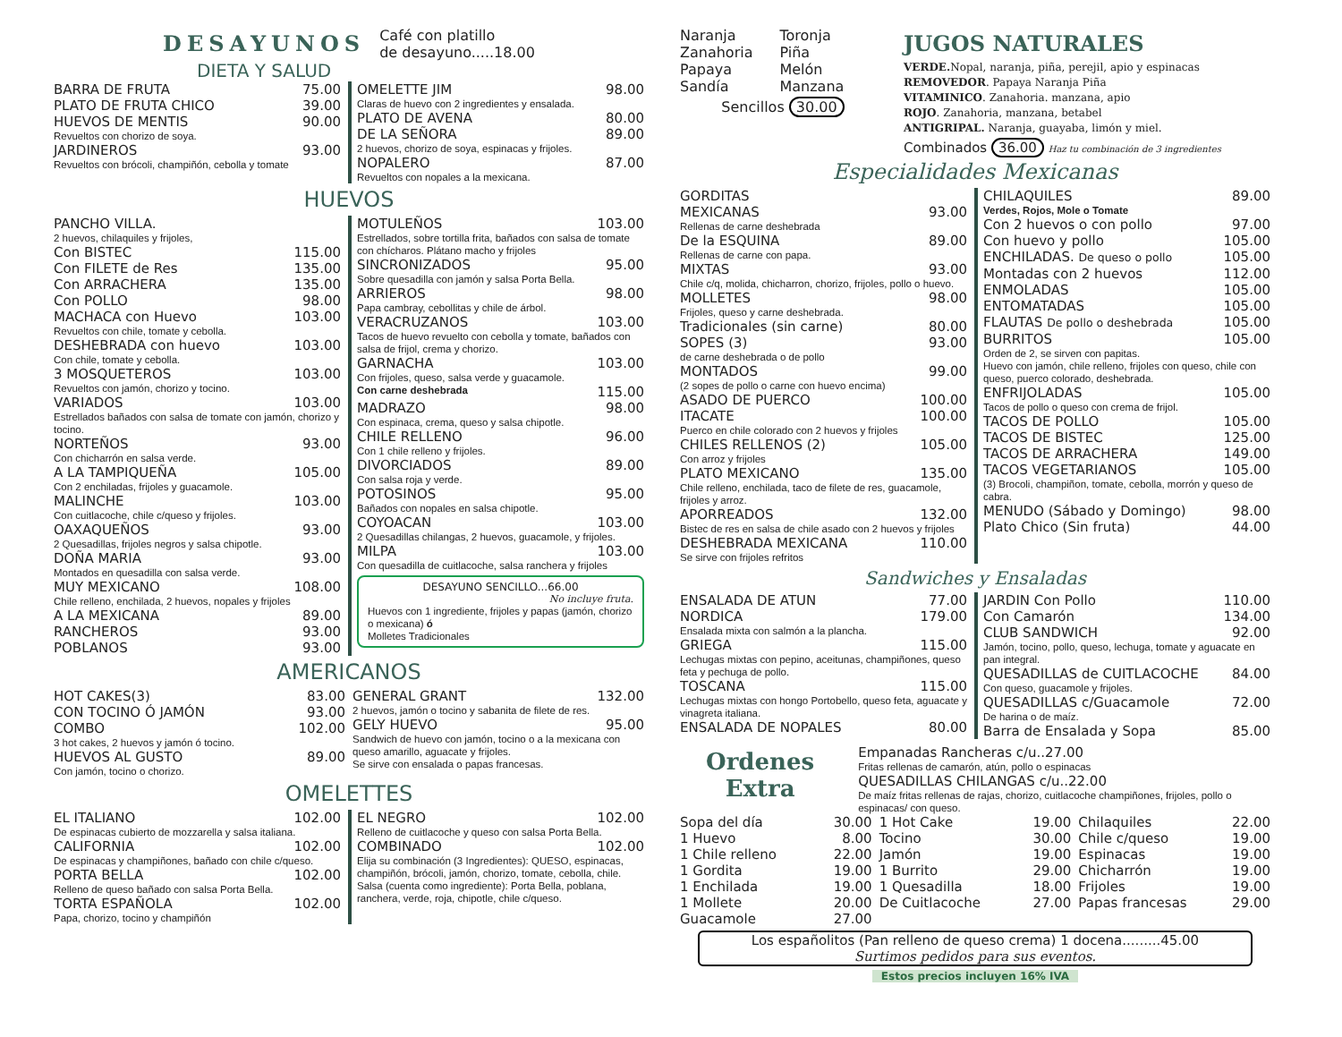DESAYUNOS
DIETA Y SALUD
Café con platillo
de desayuno.....18.00
BARRA DE FRUTA 75.00
PLATO DE FRUTA CHICO 39.00
HUEVOS DE MENTIS 90.00
Revueltos con chorizo de soya.
JARDINEROS 93.00
Revueltos con brócoli, champiñón, cebolla y tomate
OMELETTE JIM 98.00
Claras de huevo con 2 ingredientes y ensalada.
PLATO DE AVENA 80.00
DE LA SEÑORA 89.00
2 huevos, chorizo de soya, espinacas y frijoles.
NOPALERO 87.00
Revueltos con nopales a la mexicana.
HUEVOS
PANCHO VILLA.
2 huevos, chilaquiles y frijoles,
Con BISTEC 115.00
Con FILETE de Res 135.00
Con ARRACHERA 135.00
Con POLLO 98.00
MACHACA con Huevo 103.00
Revueltos con chile, tomate y cebolla.
DESHEBRADA con huevo 103.00
Con chile, tomate y cebolla.
3 MOSQUETEROS 103.00
Revueltos con jamón, chorizo y tocino.
VARIADOS 103.00
Estrellados bañados con salsa de tomate con jamón, chorizo y tocino.
NORTEÑOS 93.00
Con chicharrón en salsa verde.
A LA TAMPIQUEÑA 105.00
Con 2 enchiladas, frijoles y guacamole.
MALINCHE 103.00
Con cuitlacoche, chile c/queso y frijoles.
OAXAQUEÑOS 93.00
2 Quesadillas, frijoles negros y salsa chipotle.
DOÑA MARIA 93.00
Montados en quesadilla con salsa verde.
MUY MEXICANO 108.00
Chile relleno, enchilada, 2 huevos, nopales y frijoles
A LA MEXICANA 89.00
RANCHEROS 93.00
POBLANOS 93.00
MOTULEÑOS 103.00
Estrellados, sobre tortilla frita, bañados con salsa de tomate con chícharos. Plátano macho y frijoles
SINCRONIZADOS 95.00
Sobre quesadilla con jamón y salsa Porta Bella.
ARRIEROS 98.00
Papa cambray, cebollitas y chile de árbol.
VERACRUZANOS 103.00
Tacos de huevo revuelto con cebolla y tomate, bañados con salsa de frijol, crema y chorizo.
GARNACHA 103.00
Con frijoles, queso, salsa verde y guacamole.
Con carne deshebrada 115.00
MADRAZO 98.00
Con espinaca, crema, queso y salsa chipotle.
CHILE RELLENO 96.00
Con 1 chile relleno y frijoles.
DIVORCIADOS 89.00
Con salsa roja y verde.
POTOSINOS 95.00
Bañados con nopales en salsa chipotle.
COYOACAN 103.00
2 Quesadillas chilangas, 2 huevos, guacamole, y frijoles.
MILPA 103.00
Con quesadilla de cuitlacoche, salsa ranchera y frijoles
DESAYUNO SENCILLO...66.00
No incluye fruta.
Huevos con 1 ingrediente, frijoles y papas (jamón, chorizo o mexicana) ó
Molletes Tradicionales
AMERICANOS
HOT CAKES(3) 83.00
CON TOCINO Ó JAMÓN 93.00
COMBO 102.00
3 hot cakes, 2 huevos y jamón ó tocino.
HUEVOS AL GUSTO 89.00
Con jamón, tocino o chorizo.
GENERAL GRANT 132.00
2 huevos, jamón o tocino y sabanita de filete de res.
GELY HUEVO 95.00
Sandwich de huevo con jamón, tocino o a la mexicana con queso amarillo, aguacate y frijoles.
Se sirve con ensalada o papas francesas.
OMELETTES
EL ITALIANO 102.00
De espinacas cubierto de mozzarella y salsa italiana.
CALIFORNIA 102.00
De espinacas y champiñones, bañado con chile c/queso.
PORTA BELLA 102.00
Relleno de queso bañado con salsa Porta Bella.
TORTA ESPAÑOLA 102.00
Papa, chorizo, tocino y champiñón
EL NEGRO 102.00
Relleno de cuitlacoche y queso con salsa Porta Bella.
COMBINADO 102.00
Elija su combinación (3 Ingredientes): QUESO, espinacas, champiñón, brócoli, jamón, chorizo, tomate, cebolla, chile. Salsa (cuenta como ingrediente): Porta Bella, poblana, ranchera, verde, roja, chipotle, chile c/queso.
Naranja
Zanahoria
Papaya
Sandía
Toronja
Piña
Melón
Manzana
Sencillos 30.00
JUGOS NATURALES
VERDE. Nopal, naranja, piña, perejil, apio y espinacas
REMOVEDOR. Papaya Naranja Piña
VITAMINICO. Zanahoria. manzana, apio
ROJO. Zanahoria, manzana, betabel
ANTIGRIPAL. Naranja, guayaba, limón y miel.
Combinados 36.00 Haz tu combinación de 3 ingredientes
Especialidades Mexicanas
GORDITAS
MEXICANAS 93.00
Rellenas de carne deshebrada
De la ESQUINA 89.00
Rellenas de carne con papa.
MIXTAS 93.00
Chile c/q, molida, chicharron, chorizo, frijoles, pollo o huevo.
MOLLETES 98.00
Frijoles, queso y carne deshebrada.
Tradicionales (sin carne) 80.00
SOPES (3) 93.00
de carne deshebrada o de pollo
MONTADOS 99.00
(2 sopes de pollo o carne con huevo encima)
ASADO DE PUERCO 100.00
ITACATE 100.00
Puerco en chile colorado con 2 huevos y frijoles
CHILES RELLENOS (2) 105.00
Con arroz y frijoles
PLATO MEXICANO 135.00
Chile relleno, enchilada, taco de filete de res, guacamole, frijoles y arroz.
APORREADOS 132.00
Bistec de res en salsa de chile asado con 2 huevos y frijoles
DESHEBRADA MEXICANA 110.00
Se sirve con frijoles refritos
CHILAQUILES 89.00
Verdes, Rojos, Mole o Tomate
Con 2 huevos o con pollo 97.00
Con huevo y pollo 105.00
ENCHILADAS. De queso o pollo 105.00
Montadas con 2 huevos 112.00
ENMOLADAS 105.00
ENTOMATADAS 105.00
FLAUTAS De pollo o deshebrada 105.00
BURRITOS 105.00
Orden de 2, se sirven con papitas.
Huevo con jamón, chile relleno, frijoles con queso, chile con queso, puerco colorado, deshebrada.
ENFRIJOLADAS 105.00
Tacos de pollo o queso con crema de frijol.
TACOS DE POLLO 105.00
TACOS DE BISTEC 125.00
TACOS DE ARRACHERA 149.00
TACOS VEGETARIANOS 105.00
(3) Brocoli, champiñon, tomate, cebolla, morrón y queso de cabra.
MENUDO (Sábado y Domingo) 98.00
Plato Chico (Sin fruta) 44.00
Sandwiches y Ensaladas
ENSALADA DE ATUN 77.00
NORDICA 179.00
Ensalada mixta con salmón a la plancha.
GRIEGA 115.00
Lechugas mixtas con pepino, aceitunas, champiñones, queso feta y pechuga de pollo.
TOSCANA 115.00
Lechugas mixtas con hongo Portobello, queso feta, aguacate y vinagreta italiana.
ENSALADA DE NOPALES 80.00
JARDIN Con Pollo 110.00
Con Camarón 134.00
CLUB SANDWICH 92.00
Jamón, tocino, pollo, queso, lechuga, tomate y aguacate en pan integral.
QUESADILLAS de CUITLACOCHE 84.00
Con queso, guacamole y frijoles.
QUESADILLAS c/Guacamole 72.00
De harina o de maíz.
Barra de Ensalada y Sopa 85.00
Ordenes Extra
Empanadas Rancheras c/u..27.00
Fritas rellenas de camarón, atún, pollo o espinacas
QUESADILLAS CHILANGAS c/u..22.00
De maíz fritas rellenas de rajas, chorizo, cuitlacoche champiñones, frijoles, pollo o espinacas/ con queso.
Sopa del día 30.00
1 Huevo 8.00
1 Chile relleno 22.00
1 Gordita 19.00
1 Enchilada 19.00
1 Mollete 20.00
Guacamole 27.00
1 Hot Cake 19.00
Tocino 30.00
Jamón 19.00
1 Burrito 29.00
1 Quesadilla 18.00
De Cuitlacoche 27.00
Chilaquiles 22.00
Chile c/queso 19.00
Espinacas 19.00
Chicharrón 19.00
Frijoles 19.00
Papas francesas 29.00
Los españolitos (Pan relleno de queso crema) 1 docena.........45.00
Surtimos pedidos para sus eventos.
Estos precios incluyen 16% IVA